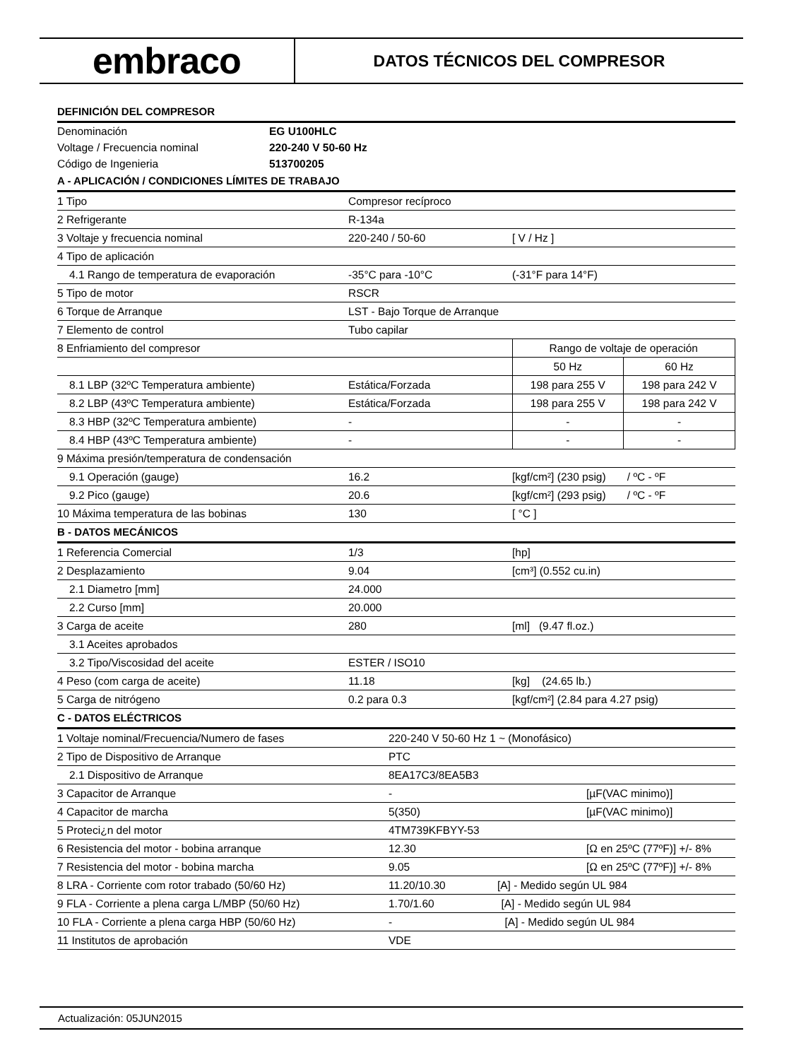embraco
DATOS TÉCNICOS DEL COMPRESOR
DEFINICIÓN DEL COMPRESOR
| Denominación | EG U100HLC |
| Voltage / Frecuencia nominal | 220-240 V 50-60 Hz |
| Código de Ingenieria | 513700205 |
A - APLICACIÓN / CONDICIONES LÍMITES DE TRABAJO
| 1 Tipo | Compresor recíproco | | |
| 2 Refrigerante | R-134a | | |
| 3 Voltaje y frecuencia nominal | 220-240 / 50-60 | [ V / Hz ] | |
| 4 Tipo de aplicación | | | |
| 4.1 Rango de temperatura de evaporación | -35°C para -10°C | (-31°F para 14°F) | |
| 5 Tipo de motor | RSCR | | |
| 6 Torque de Arranque | LST - Bajo Torque de Arranque | | |
| 7 Elemento de control | Tubo capilar | | |
| 8 Enfriamiento del compresor | | Rango de voltaje de operación | |
| | | 50 Hz | 60 Hz |
| 8.1 LBP (32ºC Temperatura ambiente) | Estática/Forzada | 198 para 255 V | 198 para 242 V |
| 8.2 LBP (43ºC Temperatura ambiente) | Estática/Forzada | 198 para 255 V | 198 para 242 V |
| 8.3 HBP (32ºC Temperatura ambiente) | - | - | - |
| 8.4 HBP (43ºC Temperatura ambiente) | - | - | - |
| 9 Máxima presión/temperatura de condensación | | | |
| 9.1 Operación (gauge) | 16.2 | [kgf/cm²] (230 psig) / ºC - ºF | |
| 9.2 Pico (gauge) | 20.6 | [kgf/cm²] (293 psig) / ºC - ºF | |
| 10 Máxima temperatura de las bobinas | 130 | [ °C ] | |
B - DATOS MECÁNICOS
| 1 Referencia Comercial | 1/3 | [hp] |
| 2 Desplazamiento | 9.04 | [cm³] (0.552 cu.in) |
| 2.1 Diametro [mm] | 24.000 | |
| 2.2 Curso [mm] | 20.000 | |
| 3 Carga de aceite | 280 | [ml] (9.47 fl.oz.) |
| 3.1 Aceites aprobados | | |
| 3.2 Tipo/Viscosidad del aceite | ESTER / ISO10 | |
| 4 Peso (com carga de aceite) | 11.18 | [kg] (24.65 lb.) |
| 5 Carga de nitrógeno | 0.2 para 0.3 | [kgf/cm²] (2.84 para 4.27 psig) |
C - DATOS ELÉCTRICOS
| 1 Voltaje nominal/Frecuencia/Numero de fases | 220-240 V 50-60 Hz 1 ~ (Monofásico) | |
| 2 Tipo de Dispositivo de Arranque | PTC | |
| 2.1 Dispositivo de Arranque | 8EA17C3/8EA5B3 | |
| 3 Capacitor de Arranque | - | [µF(VAC minimo)] |
| 4 Capacitor de marcha | 5(350) | [µF(VAC minimo)] |
| 5 Proteci¿n del motor | 4TM739KFBYY-53 | |
| 6 Resistencia del motor - bobina arranque | 12.30 | [Ω en 25ºC (77ºF)] +/- 8% |
| 7 Resistencia del motor - bobina marcha | 9.05 | [Ω en 25ºC (77ºF)] +/- 8% |
| 8 LRA - Corriente com rotor trabado (50/60 Hz) | 11.20/10.30 [A] - Medido según UL 984 | |
| 9 FLA - Corriente a plena carga L/MBP (50/60 Hz) | 1.70/1.60 [A] - Medido según UL 984 | |
| 10 FLA - Corriente a plena carga HBP (50/60 Hz) | - [A] - Medido según UL 984 | |
| 11 Institutos de aprobación | VDE | |
Actualización: 05JUN2015